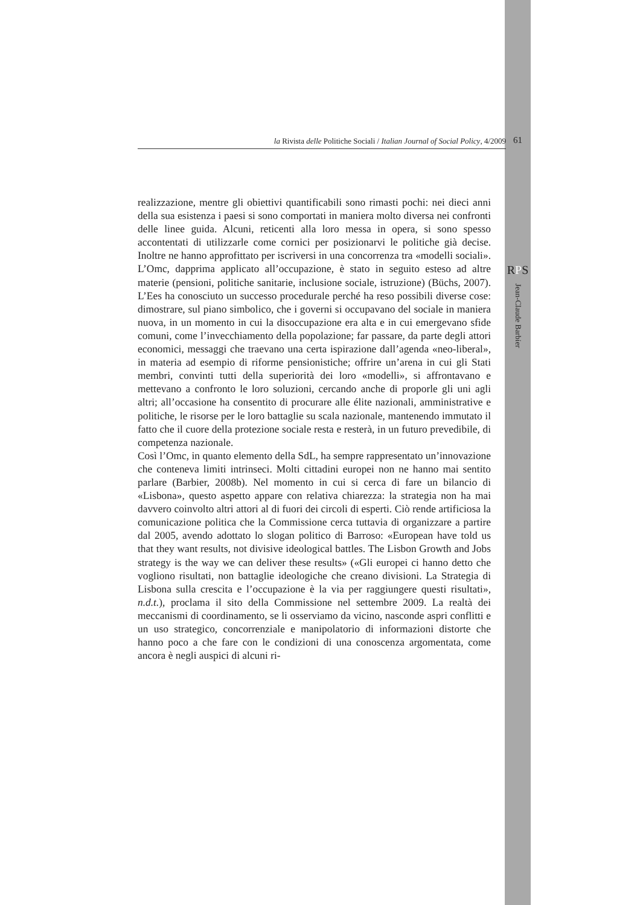la Rivista delle Politiche Sociali / Italian Journal of Social Policy, 4/2009 61
RPS
Jean-Claude Barbier
realizzazione, mentre gli obiettivi quantificabili sono rimasti pochi: nei dieci anni della sua esistenza i paesi si sono comportati in maniera molto diversa nei confronti delle linee guida. Alcuni, reticenti alla loro messa in opera, si sono spesso accontentati di utilizzarle come cornici per posizionarvi le politiche già decise. Inoltre ne hanno approfittato per iscriversi in una concorrenza tra «modelli sociali». L’Omc, dapprima applicato all’occupazione, è stato in seguito esteso ad altre materie (pensioni, politiche sanitarie, inclusione sociale, istruzione) (Büchs, 2007). L’Ees ha conosciuto un successo procedurale perché ha reso possibili diverse cose: dimostrare, sul piano simbolico, che i governi si occupavano del sociale in maniera nuova, in un momento in cui la disoccupazione era alta e in cui emergevano sfide comuni, come l’invecchiamento della popolazione; far passare, da parte degli attori economici, messaggi che traevano una certa ispirazione dall’agenda «neo-liberal», in materia ad esempio di riforme pensionistiche; offrire un’arena in cui gli Stati membri, convinti tutti della superiorità dei loro «modelli», si affrontavano e mettevano a confronto le loro soluzioni, cercando anche di proporle gli uni agli altri; all’occasione ha consentito di procurare alle élite nazionali, amministrative e politiche, le risorse per le loro battaglie su scala nazionale, mantenendo immutato il fatto che il cuore della protezione sociale resta e resterà, in un futuro prevedibile, di competenza nazionale.
Così l’Omc, in quanto elemento della SdL, ha sempre rappresentato un’innovazione che conteneva limiti intrinseci. Molti cittadini europei non ne hanno mai sentito parlare (Barbier, 2008b). Nel momento in cui si cerca di fare un bilancio di «Lisbona», questo aspetto appare con relativa chiarezza: la strategia non ha mai davvero coinvolto altri attori al di fuori dei circoli di esperti. Ciò rende artificiosa la comunicazione politica che la Commissione cerca tuttavia di organizzare a partire dal 2005, avendo adottato lo slogan politico di Barroso: «European have told us that they want results, not divisive ideological battles. The Lisbon Growth and Jobs strategy is the way we can deliver these results» («Gli europei ci hanno detto che vogliono risultati, non battaglie ideologiche che creano divisioni. La Strategia di Lisbona sulla crescita e l’occupazione è la via per raggiungere questi risultati», n.d.t.), proclama il sito della Commissione nel settembre 2009. La realtà dei meccanismi di coordinamento, se li osserviamo da vicino, nasconde aspri conflitti e un uso strategico, concorrenziale e manipolatorio di informazioni distorte che hanno poco a che fare con le condizioni di una conoscenza argomentata, come ancora è negli auspici di alcuni ri-